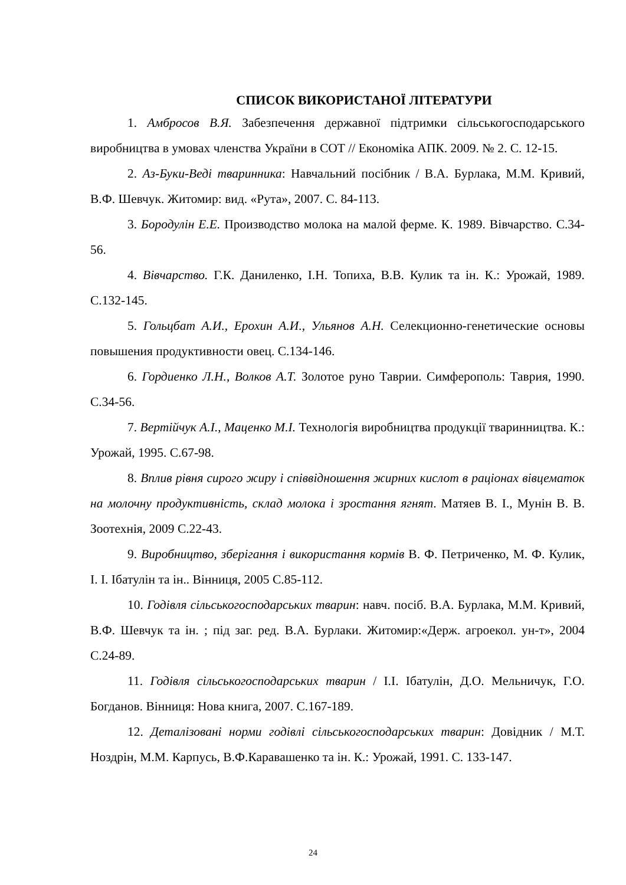СПИСОК ВИКОРИСТАНОЇ ЛІТЕРАТУРИ
1. Амбросов В.Я. Забезпечення державної підтримки сільськогосподарського виробництва в умовах членства України в СОТ // Економіка АПК. 2009. № 2. С. 12-15.
2. Аз-Буки-Веді тваринника: Навчальний посібник / В.А. Бурлака, М.М. Кривий, В.Ф. Шевчук. Житомир: вид. «Рута», 2007. С. 84-113.
3. Бородулін Е.Е. Производство молока на малой ферме. К. 1989. Вівчарство. С.34-56.
4. Вівчарство. Г.К. Даниленко, І.Н. Топиха, В.В. Кулик та ін. К.: Урожай, 1989. С.132-145.
5. Гольцбат А.И., Ерохин А.И., Ульянов А.Н. Селекционно-генетические основы повышения продуктивности овец. С.134-146.
6. Гордиенко Л.Н., Волков А.Т. Золотое руно Таврии. Симферополь: Таврия, 1990. С.34-56.
7. Вертійчук А.І., Маценко М.І. Технологія виробництва продукції тваринництва. К.: Урожай, 1995. С.67-98.
8. Вплив рівня сирого жиру і співвідношення жирних кислот в раціонах вівцематок на молочну продуктивність, склад молока і зростання ягнят. Матяев В. І., Мунін В. В. Зоотехнія, 2009 С.22-43.
9. Виробництво, зберігання і використання кормів В. Ф. Петриченко, М. Ф. Кулик, І. І. Ібатулін та ін.. Вінниця, 2005 С.85-112.
10. Годівля сільськогосподарських тварин: навч. посіб. В.А. Бурлака, М.М. Кривий, В.Ф. Шевчук та ін. ; під заг. ред. В.А. Бурлаки. Житомир:«Держ. агроекол. ун-т», 2004 С.24-89.
11. Годівля сільськогосподарських тварин / І.І. Ібатулін, Д.О. Мельничук, Г.О. Богданов. Вінниця: Нова книга, 2007. С.167-189.
12. Деталізовані норми годівлі сільськогосподарських тварин: Довідник / М.Т. Ноздрін, М.М. Карпусь, В.Ф.Каравашенко та ін. К.: Урожай, 1991. С. 133-147.
24